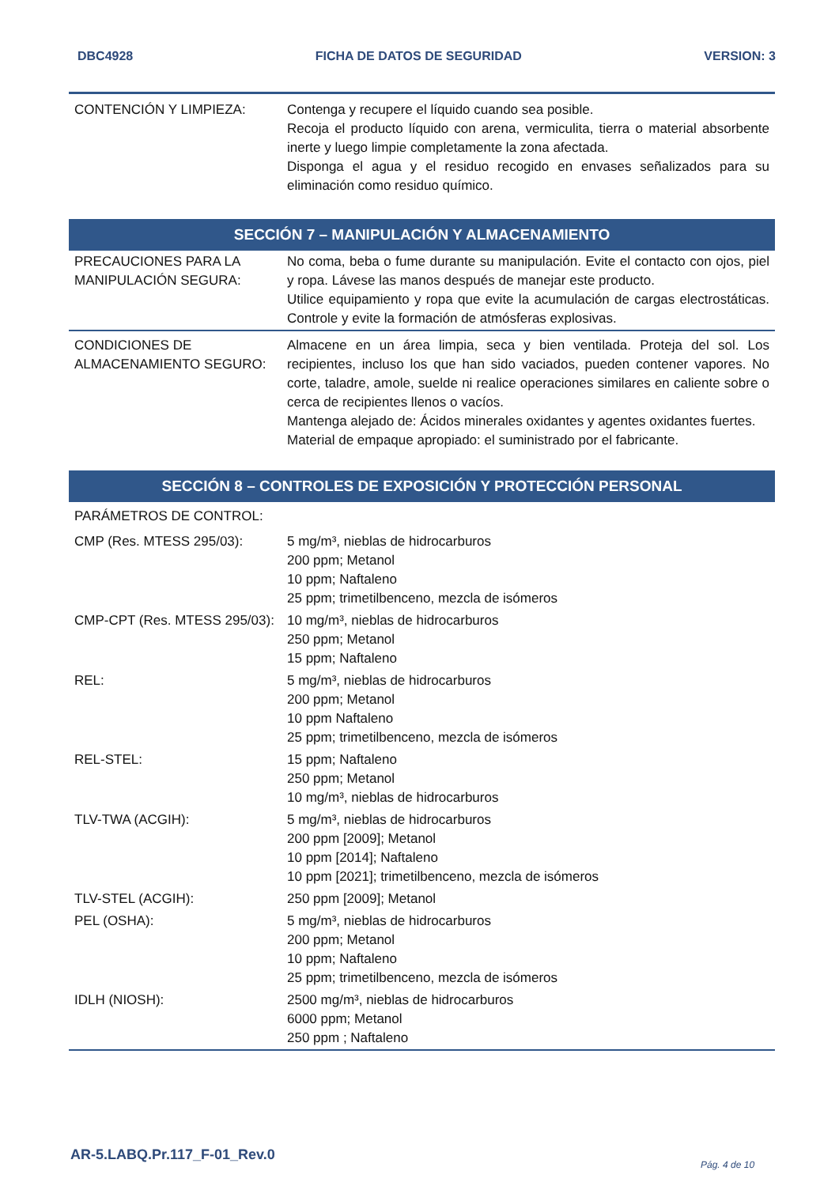DBC4928 FICHA DE DATOS DE SEGURIDAD VERSION: 3
| CONTENCIÓN Y LIMPIEZA: | Contenga y recupere el líquido cuando sea posible. Recoja el producto líquido con arena, vermiculita, tierra o material absorbente inerte y luego limpie completamente la zona afectada. Disponga el agua y el residuo recogido en envases señalizados para su eliminación como residuo químico. |
SECCIÓN 7 – MANIPULACIÓN Y ALMACENAMIENTO
| PRECAUCIONES PARA LA MANIPULACIÓN SEGURA: | No coma, beba o fume durante su manipulación. Evite el contacto con ojos, piel y ropa. Lávese las manos después de manejar este producto. Utilice equipamiento y ropa que evite la acumulación de cargas electrostáticas. Controle y evite la formación de atmósferas explosivas. |
| CONDICIONES DE ALMACENAMIENTO SEGURO: | Almacene en un área limpia, seca y bien ventilada. Proteja del sol. Los recipientes, incluso los que han sido vaciados, pueden contener vapores. No corte, taladre, amole, suelde ni realice operaciones similares en caliente sobre o cerca de recipientes llenos o vacíos. Mantenga alejado de: Ácidos minerales oxidantes y agentes oxidantes fuertes. Material de empaque apropiado: el suministrado por el fabricante. |
SECCIÓN 8 – CONTROLES DE EXPOSICIÓN Y PROTECCIÓN PERSONAL
| PARÁMETROS DE CONTROL: | |
| CMP (Res. MTESS 295/03): | 5 mg/m³, nieblas de hidrocarburos 200 ppm; Metanol 10 ppm; Naftaleno 25 ppm; trimetilbenceno, mezcla de isómeros |
| CMP-CPT (Res. MTESS 295/03): | 10 mg/m³, nieblas de hidrocarburos 250 ppm; Metanol 15 ppm; Naftaleno |
| REL: | 5 mg/m³, nieblas de hidrocarburos 200 ppm; Metanol 10 ppm Naftaleno 25 ppm; trimetilbenceno, mezcla de isómeros |
| REL-STEL: | 15 ppm; Naftaleno 250 ppm; Metanol 10 mg/m³, nieblas de hidrocarburos |
| TLV-TWA (ACGIH): | 5 mg/m³, nieblas de hidrocarburos 200 ppm [2009]; Metanol 10 ppm [2014]; Naftaleno 10 ppm [2021]; trimetilbenceno, mezcla de isómeros |
| TLV-STEL (ACGIH): | 250 ppm [2009]; Metanol |
| PEL (OSHA): | 5 mg/m³, nieblas de hidrocarburos 200 ppm; Metanol 10 ppm; Naftaleno 25 ppm; trimetilbenceno, mezcla de isómeros |
| IDLH (NIOSH): | 2500 mg/m³, nieblas de hidrocarburos 6000 ppm; Metanol 250 ppm ; Naftaleno |
AR-5.LABQ.Pr.117_F-01_Rev.0
Pág. 4 de 10